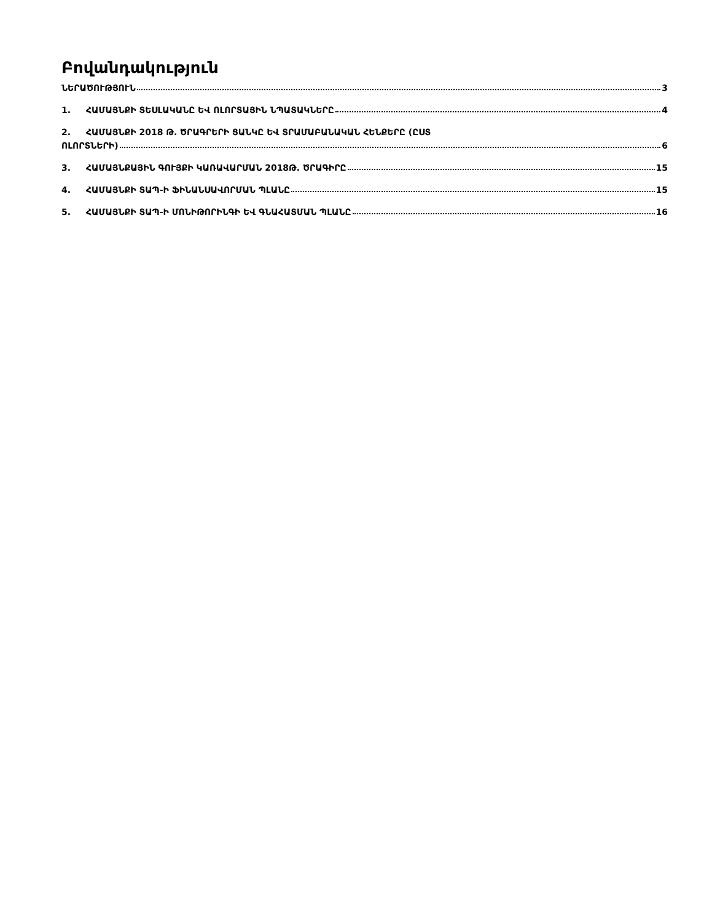Բովանդակություն
ՆԵՐԱԾՈՒԹՅՈՒՆ 3
1. ՀԱՄԱՅՆՔԻ ՏԵՍԼԱԿԱՆԸ ԵՎ ՈԼՈՐՏԱՅԻՆ ՆՊԱՏԱԿՆԵՐԸ 4
2. ՀԱՄԱՅՆՔԻ 2018 Թ. ԾՐԱԳՐԵՐԻ ՑԱՆԿԸ ԵՎ ՏՐԱՄԱԲԱՆԱԿԱՆ ՀԵՆՔԵՐԸ (ԸՍՏ
ՈԼՈՐՏՆԵՐԻ) 6
3. ՀԱՄԱՅՆՔԱՅԻՆ ԳՈՒՅՔԻ ԿԱՌԱՎԱՐՄԱՆ 2018Թ. ԾՐԱԳԻՐԸ 15
4. ՀԱՄԱՅՆՔԻ ՏԱՊ-Ի ՖԻՆԱՆՍԱՎՈՐՄԱՆ ՊԼԱՆԸ 15
5. ՀԱՄԱՅՆՔԻ ՏԱՊ-Ի ՄՈՆԻԹՈՐԻՆԳԻ ԵՎ ԳՆԱՀԱՏՄԱՆ ՊԼԱՆԸ 16